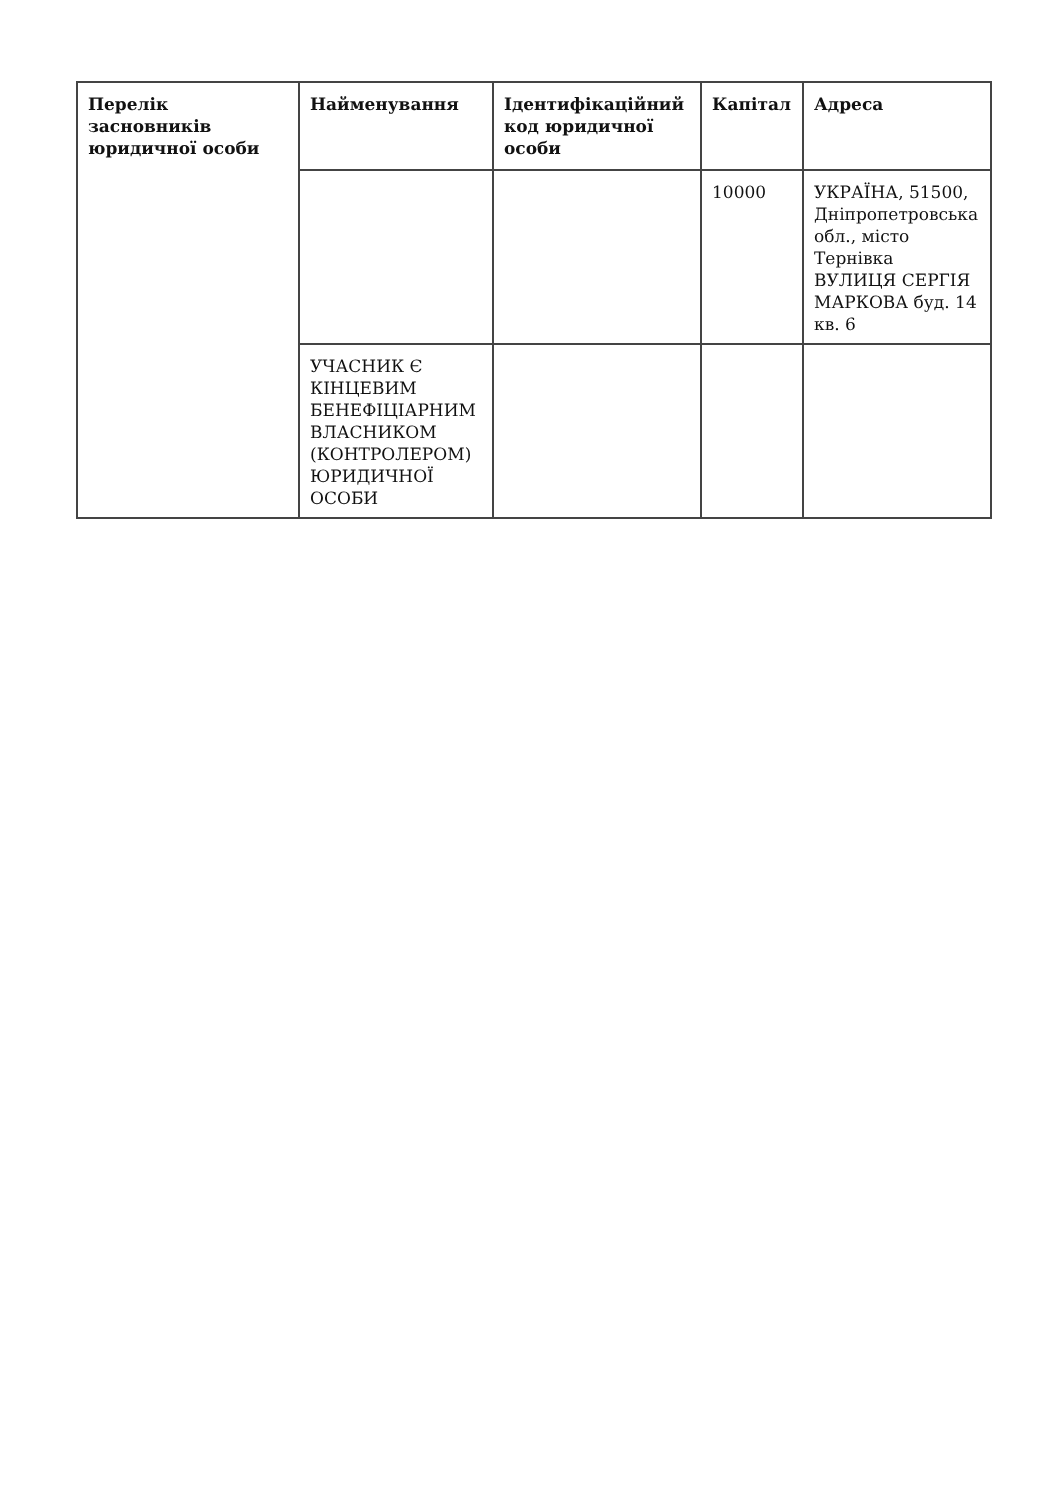| Перелік засновників юридичної особи | Найменування | Ідентифікаційний код юридичної особи | Капітал | Адреса |
| --- | --- | --- | --- | --- |
| | | | 10000 | УКРАЇНА, 51500, Дніпропетровська обл., місто Тернівка ВУЛИЦЯ СЕРГІЯ МАРКОВА буд. 14 кв. 6 |
| | УЧАСНИК Є КІНЦЕВИМ БЕНЕФІЦІАРНИМ ВЛАСНИКОМ (КОНТРОЛЕРОМ) ЮРИДИЧНОЇ ОСОБИ | | | |